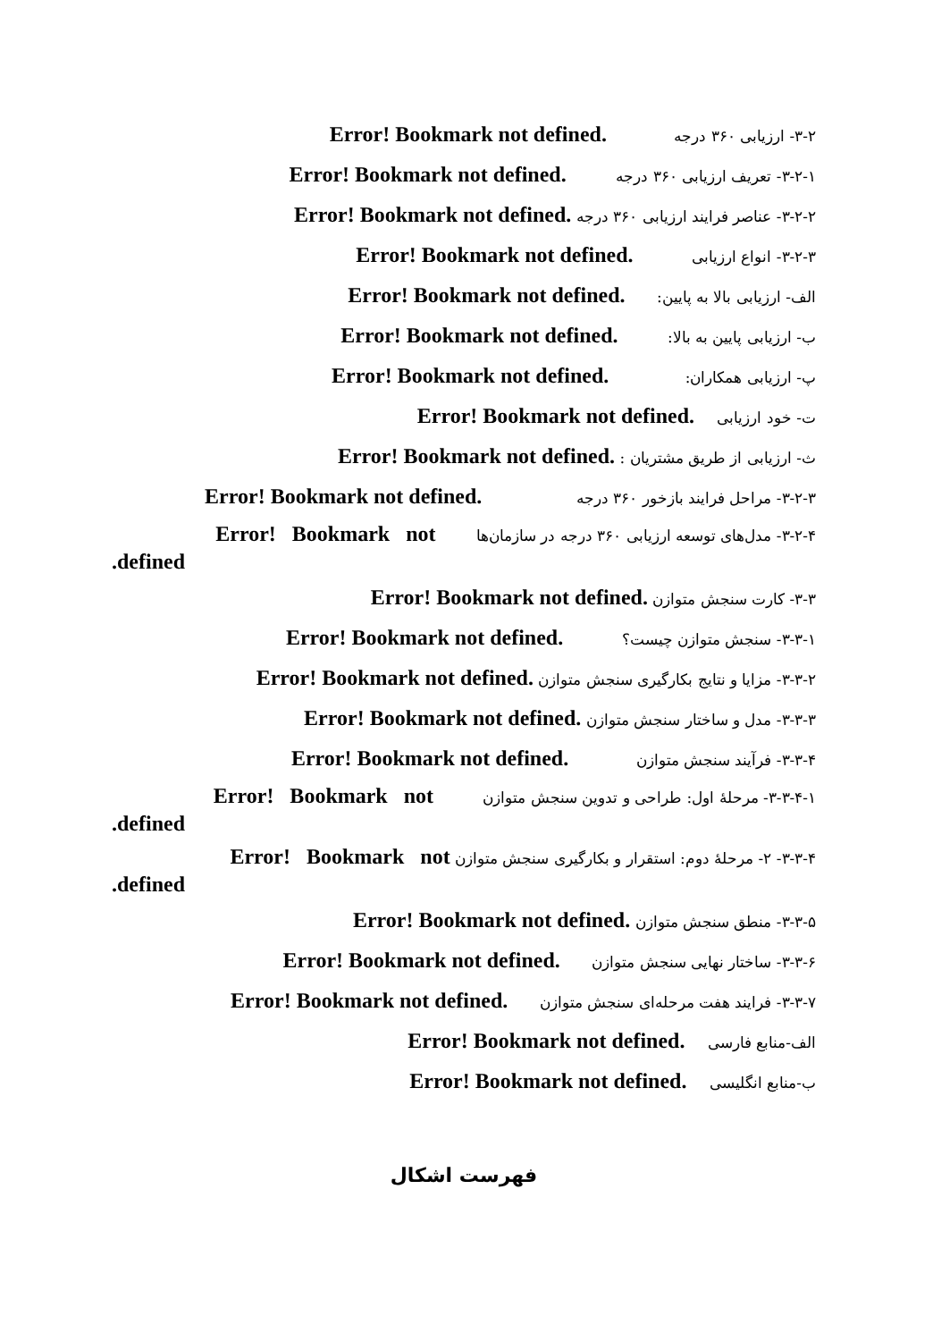۳-۲- ارزیابی ۳۶۰ درجه Error! Bookmark not defined.
۳-۲-۱- تعریف ارزیابی ۳۶۰ درجه Error! Bookmark not defined.
۳-۲-۲- عناصر فرایند ارزیابی ۳۶۰ درجه Error! Bookmark not defined.
۳-۲-۳- انواع ارزیابی Error! Bookmark not defined.
الف- ارزیابی بالا به پایین: Error! Bookmark not defined.
ب- ارزیابی پایین به بالا: Error! Bookmark not defined.
پ- ارزیابی همکاران: Error! Bookmark not defined.
ت- خود ارزیابی Error! Bookmark not defined.
ث- ارزیابی از طریق مشتریان : Error! Bookmark not defined.
۳-۲-۳- مراحل فرایند بازخور ۳۶۰ درجه Error! Bookmark not defined.
۳-۲-۴- مدل‌های توسعه ارزیابی ۳۶۰ درجه در سازمان‌ها Error! Bookmark not
defined.
۳-۳- کارت سنجش متوازن Error! Bookmark not defined.
۳-۳-۱- سنجش متوازن چیست؟ Error! Bookmark not defined.
۳-۳-۲- مزایا و نتایج بکارگیری سنجش متوازن Error! Bookmark not defined.
۳-۳-۳- مدل و ساختار سنجش متوازن Error! Bookmark not defined.
۳-۳-۴- فرآیند سنجش متوازن Error! Bookmark not defined.
۳-۳-۴-۱- مرحلهٔ اول: طراحی و تدوین سنجش متوازن Error! Bookmark not
defined.
۳-۳-۴- ۲- مرحلهٔ دوم: استقرار و بکارگیری سنجش متوازن Error! Bookmark not
defined.
۳-۳-۵- منطق سنجش متوازن Error! Bookmark not defined.
۳-۳-۶- ساختار نهایی سنجش متوازن Error! Bookmark not defined.
۳-۳-۷- فرایند هفت مرحله‌ای سنجش متوازن Error! Bookmark not defined.
الف-منابع فارسی Error! Bookmark not defined.
ب-منابع انگلیسی Error! Bookmark not defined.
فهرست اشکال